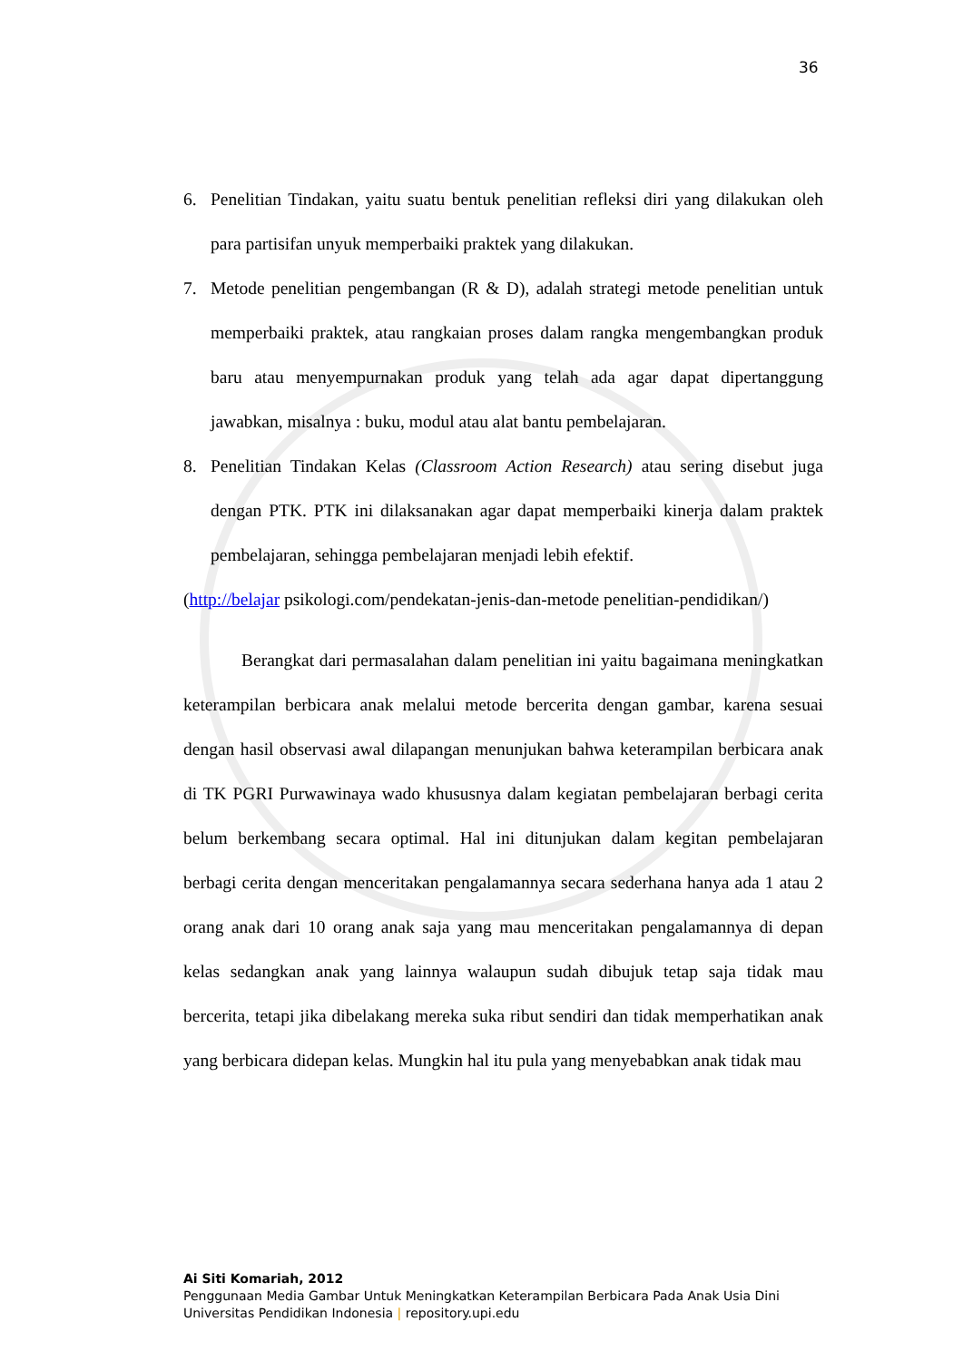36
6. Penelitian Tindakan, yaitu suatu bentuk penelitian refleksi diri yang dilakukan oleh para partisifan unyuk memperbaiki praktek yang dilakukan.
7. Metode penelitian pengembangan (R & D), adalah strategi metode penelitian untuk memperbaiki praktek, atau rangkaian proses dalam rangka mengembangkan produk baru atau menyempurnakan produk yang telah ada agar dapat dipertanggung jawabkan, misalnya : buku, modul atau alat bantu pembelajaran.
8. Penelitian Tindakan Kelas (Classroom Action Research) atau sering disebut juga dengan PTK. PTK ini dilaksanakan agar dapat memperbaiki kinerja dalam praktek pembelajaran, sehingga pembelajaran menjadi lebih efektif.
(http://belajar psikologi.com/pendekatan-jenis-dan-metode penelitian-pendidikan/)
Berangkat dari permasalahan dalam penelitian ini yaitu bagaimana meningkatkan keterampilan berbicara anak melalui metode bercerita dengan gambar, karena sesuai dengan hasil observasi awal dilapangan menunjukan bahwa keterampilan berbicara anak di TK PGRI Purwawinaya wado khususnya dalam kegiatan pembelajaran berbagi cerita belum berkembang secara optimal. Hal ini ditunjukan dalam kegitan pembelajaran berbagi cerita dengan menceritakan pengalamannya secara sederhana hanya ada 1 atau 2 orang anak dari 10 orang anak saja yang mau menceritakan pengalamannya di depan kelas sedangkan anak yang lainnya walaupun sudah dibujuk tetap saja tidak mau bercerita, tetapi jika dibelakang mereka suka ribut sendiri dan tidak memperhatikan anak yang berbicara didepan kelas. Mungkin hal itu pula yang menyebabkan anak tidak mau
Ai Siti Komariah, 2012
Penggunaan Media Gambar Untuk Meningkatkan Keterampilan Berbicara Pada Anak Usia Dini
Universitas Pendidikan Indonesia | repository.upi.edu